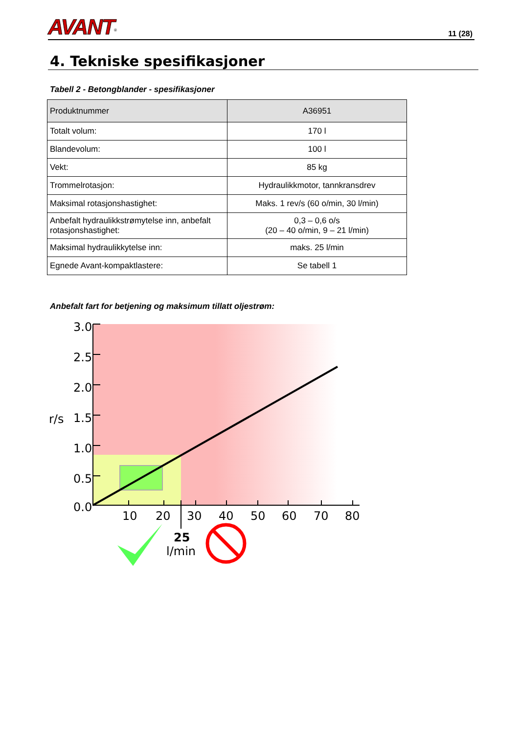AVANT<sup>®</sup>
11 (28)
4. Tekniske spesifikasjoner
Tabell 2 - Betongblander - spesifikasjoner
| Produktnummer | A36951 |
| --- | --- |
| Totalt volum: | 170 l |
| Blandevolum: | 100 l |
| Vekt: | 85 kg |
| Trommelrotasjon: | Hydraulikkmotor, tannkransdrev |
| Maksimal rotasjonshastighet: | Maks. 1 rev/s (60 o/min, 30 l/min) |
| Anbefalt hydraulikkstrømytelse inn, anbefalt rotasjonshastighet: | 0,3 – 0,6 o/s (20 – 40 o/min, 9 – 21 l/min) |
| Maksimal hydraulikkytelse inn: | maks. 25 l/min |
| Egnede Avant-kompaktlastere: | Se tabell 1 |
Anbefalt fart for betjening og maksimum tillatt oljestrøm:
3.0
2.5
2.0
1.5
1.0
0.5
0.0
r/s
10
20
30
40
50
60
70
80
25
l/min